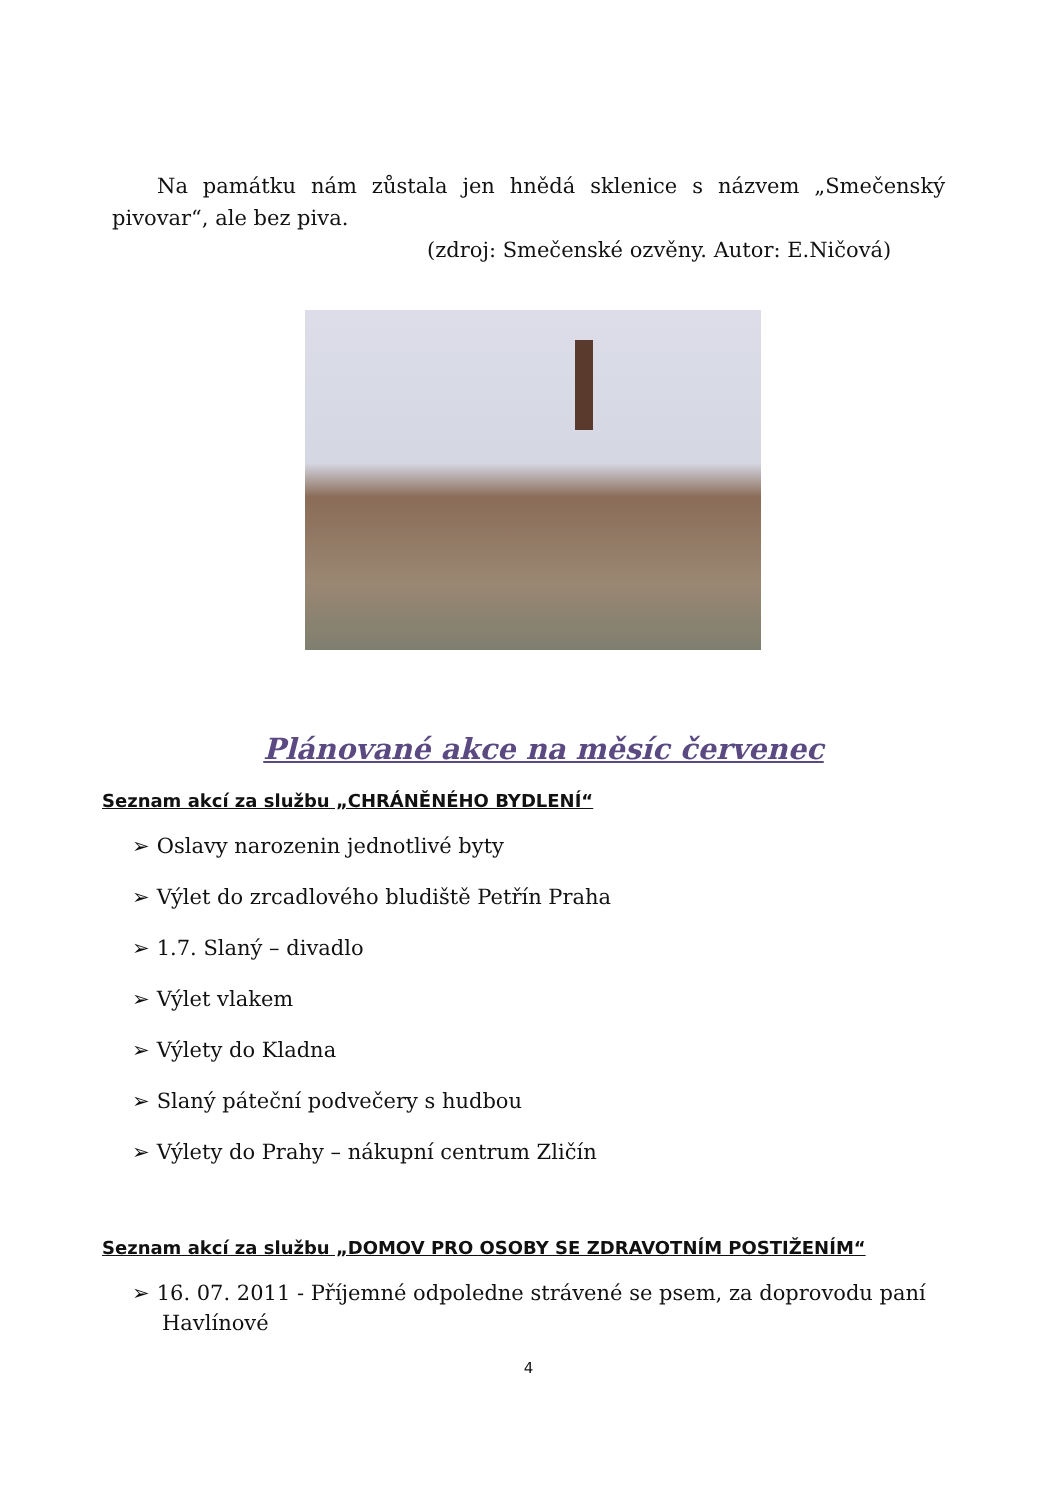Na památku nám zůstala jen hnědá sklenice s názvem „Smečenský pivovar“, ale bez piva.
(zdroj: Smečenské ozvěny. Autor: E.Ničová)
Plánované akce na měsíc červenec
Seznam akcí za službu „CHRÁNĚNÉHO BYDLENÍ“
➢ Oslavy narozenin jednotlivé byty
➢ Výlet do zrcadlového bludiště Petřín Praha
➢ 1.7. Slaný – divadlo
➢ Výlet vlakem
➢ Výlety do Kladna
➢ Slaný páteční podvečery s hudbou
➢ Výlety do Prahy – nákupní centrum Zličín
Seznam akcí za službu „DOMOV PRO OSOBY SE ZDRAVOTNÍM POSTIŽENÍM“
➢ 16. 07. 2011 - Příjemné odpoledne strávené se psem, za doprovodu paní Havlínové
4